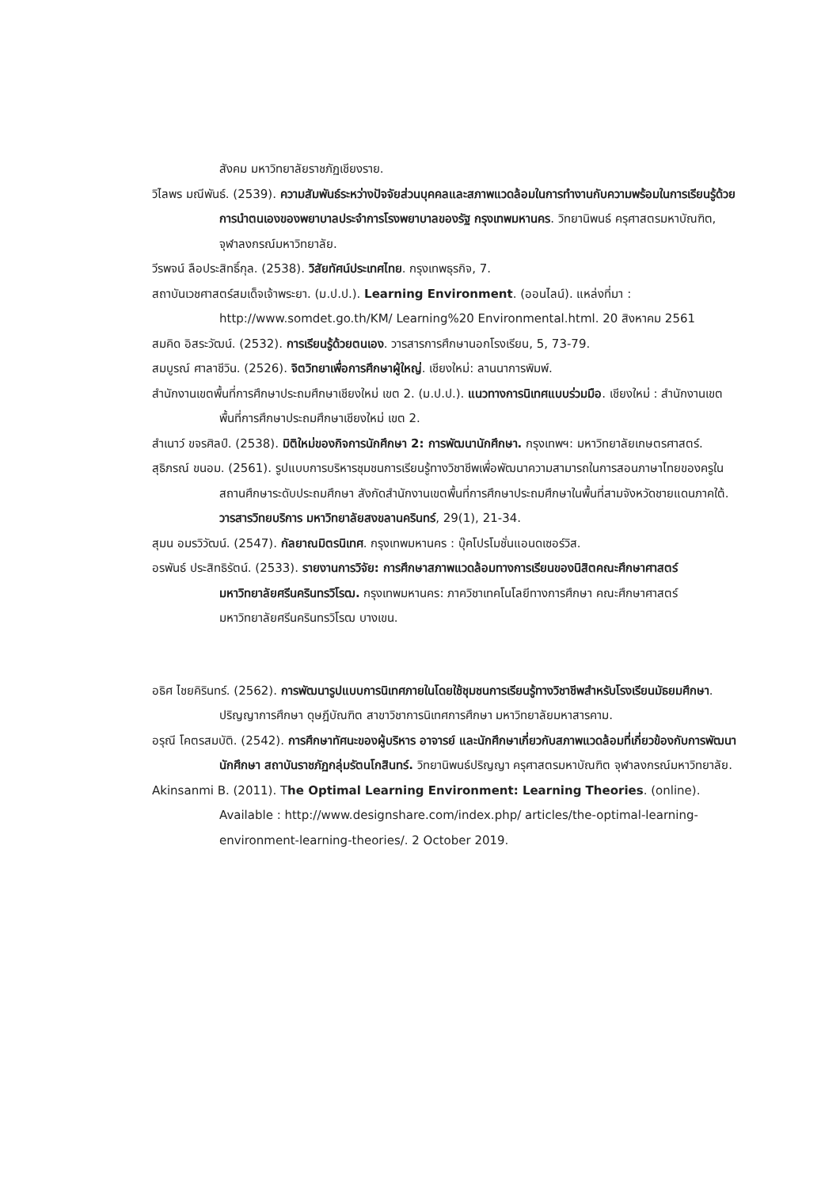สังคม มหาวิทยาลัยราชภัฏเชียงราย.
วิไลพร มณีพันธ์. (2539). ความสัมพันธ์ระหว่างปัจจัยส่วนบุคคลและสภาพแวดล้อมในการทำงานกับความพร้อมในการเรียนรู้ด้วยการนำตนเองของพยาบาลประจำการโรงพยาบาลของรัฐ กรุงเทพมหานคร. วิทยานิพนธ์ ครุศาสตรมหาบัณฑิต, จุฬาลงกรณ์มหาวิทยาลัย.
วีรพจน์ ลือประสิทธิ์กุล. (2538). วิสัยทัศน์ประเทศไทย. กรุงเทพธุรกิจ, 7.
สถาบันเวชศาสตร์สมเด็จเจ้าพระยา. (ม.ป.ป.). Learning Environment. (ออนไลน์). แหล่งที่มา : http://www.somdet.go.th/KM/ Learning%20 Environmental.html. 20 สิงหาคม 2561
สมคิด อิสระวัฒน์. (2532). การเรียนรู้ด้วยตนเอง. วารสารการศึกษานอกโรงเรียน, 5, 73-79.
สมบูรณ์ ศาลาชีวิน. (2526). จิตวิทยาเพื่อการศึกษาผู้ใหญ่. เชียงใหม่: ลานนาการพิมพ์.
สำนักงานเขตพื้นที่การศึกษาประถมศึกษาเชียงใหม่ เขต 2. (ม.ป.ป.). แนวทางการนิเทศแบบร่วมมือ. เชียงใหม่ : สำนักงานเขตพื้นที่การศึกษาประถมศึกษาเชียงใหม่ เขต 2.
สำเนาว์ ขจรศิลป์. (2538). มิติใหม่ของกิจการนักศึกษา 2: การพัฒนานักศึกษา. กรุงเทพฯ: มหาวิทยาลัยเกษตรศาสตร์.
สุธิภรณ์ ขนอม. (2561). รูปแบบการบริหารชุมชนการเรียนรู้ทางวิชาชีพเพื่อพัฒนาความสามารถในการสอนภาษาไทยของครูในสถานศึกษาระดับประถมศึกษา สังกัดสำนักงานเขตพื้นที่การศึกษาประถมศึกษาในพื้นที่สามจังหวัดชายแดนภาคใต้. วารสารวิทยบริการ มหาวิทยาลัยสงขลานครินทร์, 29(1), 21-34.
สุมน อมรวิวัฒน์. (2547). กัลยาณมิตรนิเทศ. กรุงเทพมหานคร : บุ๊คโปรโมชั่นแอนดเซอร์วิส.
อรพันธ์ ประสิทธิรัตน์. (2533). รายงานการวิจัย: การศึกษาสภาพแวดล้อมทางการเรียนของนิสิตคณะศึกษาศาสตร์ มหาวิทยาลัยศรีนครินทรวิโรฒ. กรุงเทพมหานคร: ภาควิชาเทคโนโลยีทางการศึกษา คณะศึกษาศาสตร์ มหาวิทยาลัยศรีนครินทรวิโรฒ บางเขน.
อธิศ ไชยคิรินทร์. (2562). การพัฒนารูปแบบการนิเทศภายในโดยใช้ชุมชนการเรียนรู้ทางวิชาชีพสำหรับโรงเรียนมัธยมศึกษา. ปริญญาการศึกษา ดุษฎีบัณฑิต สาขาวิชาการนิเทศการศึกษา มหาวิทยาลัยมหาสารคาม.
อรุณี โคตรสมบัติ. (2542). การศึกษาทัศนะของผู้บริหาร อาจารย์ และนักศึกษาเกี่ยวกับสภาพแวดล้อมที่เกี่ยวข้องกับการพัฒนานักศึกษา สถาบันราชภัฏกลุ่มรัตนโกสินทร์. วิทยานิพนธ์ปริญญา ครุศาสตรมหาบัณฑิต จุฬาลงกรณ์มหาวิทยาลัย.
Akinsanmi B. (2011). The Optimal Learning Environment: Learning Theories. (online). Available : http://www.designshare.com/index.php/ articles/the-optimal-learning-environment-learning-theories/. 2 October 2019.